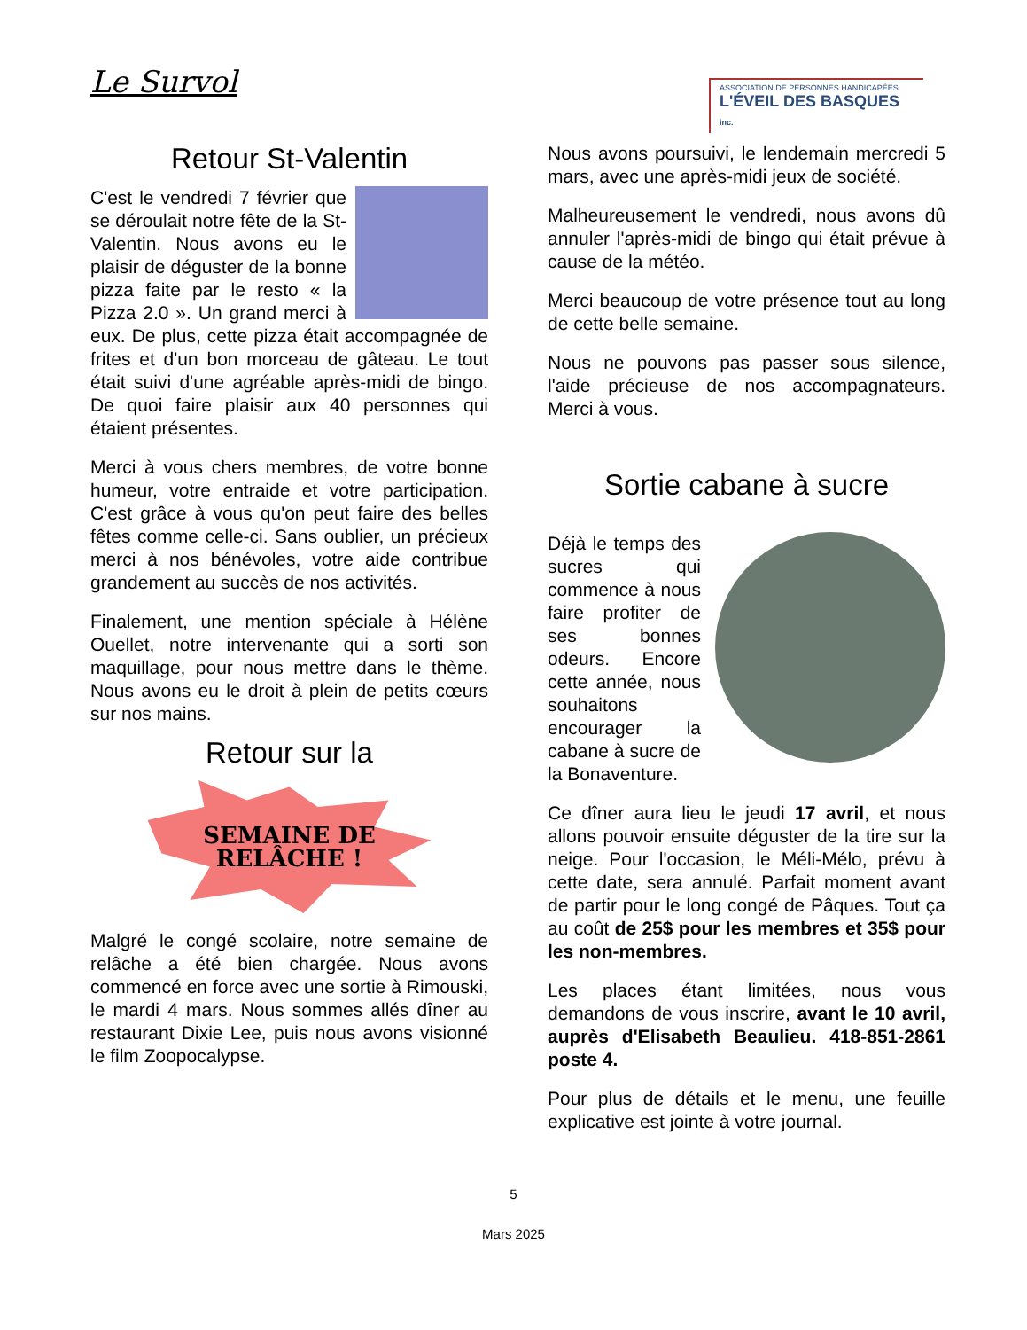Le Survol
ASSOCIATION DE PERSONNES HANDICAPÉES
L'ÉVEIL DES BASQUES inc.
Retour St-Valentin
C'est le vendredi 7 février que se déroulait notre fête de la St-Valentin. Nous avons eu le plaisir de déguster de la bonne pizza faite par le resto « la Pizza 2.0 ». Un grand merci à eux. De plus, cette pizza était accompagnée de frites et d'un bon morceau de gâteau. Le tout était suivi d'une agréable après-midi de bingo. De quoi faire plaisir aux 40 personnes qui étaient présentes.
Merci à vous chers membres, de votre bonne humeur, votre entraide et votre participation. C'est grâce à vous qu'on peut faire des belles fêtes comme celle-ci. Sans oublier, un précieux merci à nos bénévoles, votre aide contribue grandement au succès de nos activités.
Finalement, une mention spéciale à Hélène Ouellet, notre intervenante qui a sorti son maquillage, pour nous mettre dans le thème. Nous avons eu le droit à plein de petits cœurs sur nos mains.
Retour sur la
SEMAINE DE
RELÂCHE !
Malgré le congé scolaire, notre semaine de relâche a été bien chargée. Nous avons commencé en force avec une sortie à Rimouski, le mardi 4 mars. Nous sommes allés dîner au restaurant Dixie Lee, puis nous avons visionné le film Zoopocalypse.
Nous avons poursuivi, le lendemain mercredi 5 mars, avec une après-midi jeux de société.
Malheureusement le vendredi, nous avons dû annuler l'après-midi de bingo qui était prévue à cause de la météo.
Merci beaucoup de votre présence tout au long de cette belle semaine.
Nous ne pouvons pas passer sous silence, l'aide précieuse de nos accompagnateurs. Merci à vous.
Sortie cabane à sucre
Déjà le temps des sucres qui commence à nous faire profiter de ses bonnes odeurs. Encore cette année, nous souhaitons encourager la cabane à sucre de la Bonaventure.
Ce dîner aura lieu le jeudi 17 avril, et nous allons pouvoir ensuite déguster de la tire sur la neige. Pour l'occasion, le Méli-Mélo, prévu à cette date, sera annulé. Parfait moment avant de partir pour le long congé de Pâques. Tout ça au coût de 25$ pour les membres et 35$ pour les non-membres.
Les places étant limitées, nous vous demandons de vous inscrire, avant le 10 avril, auprès d'Elisabeth Beaulieu. 418-851-2861 poste 4.
Pour plus de détails et le menu, une feuille explicative est jointe à votre journal.
5
Mars 2025